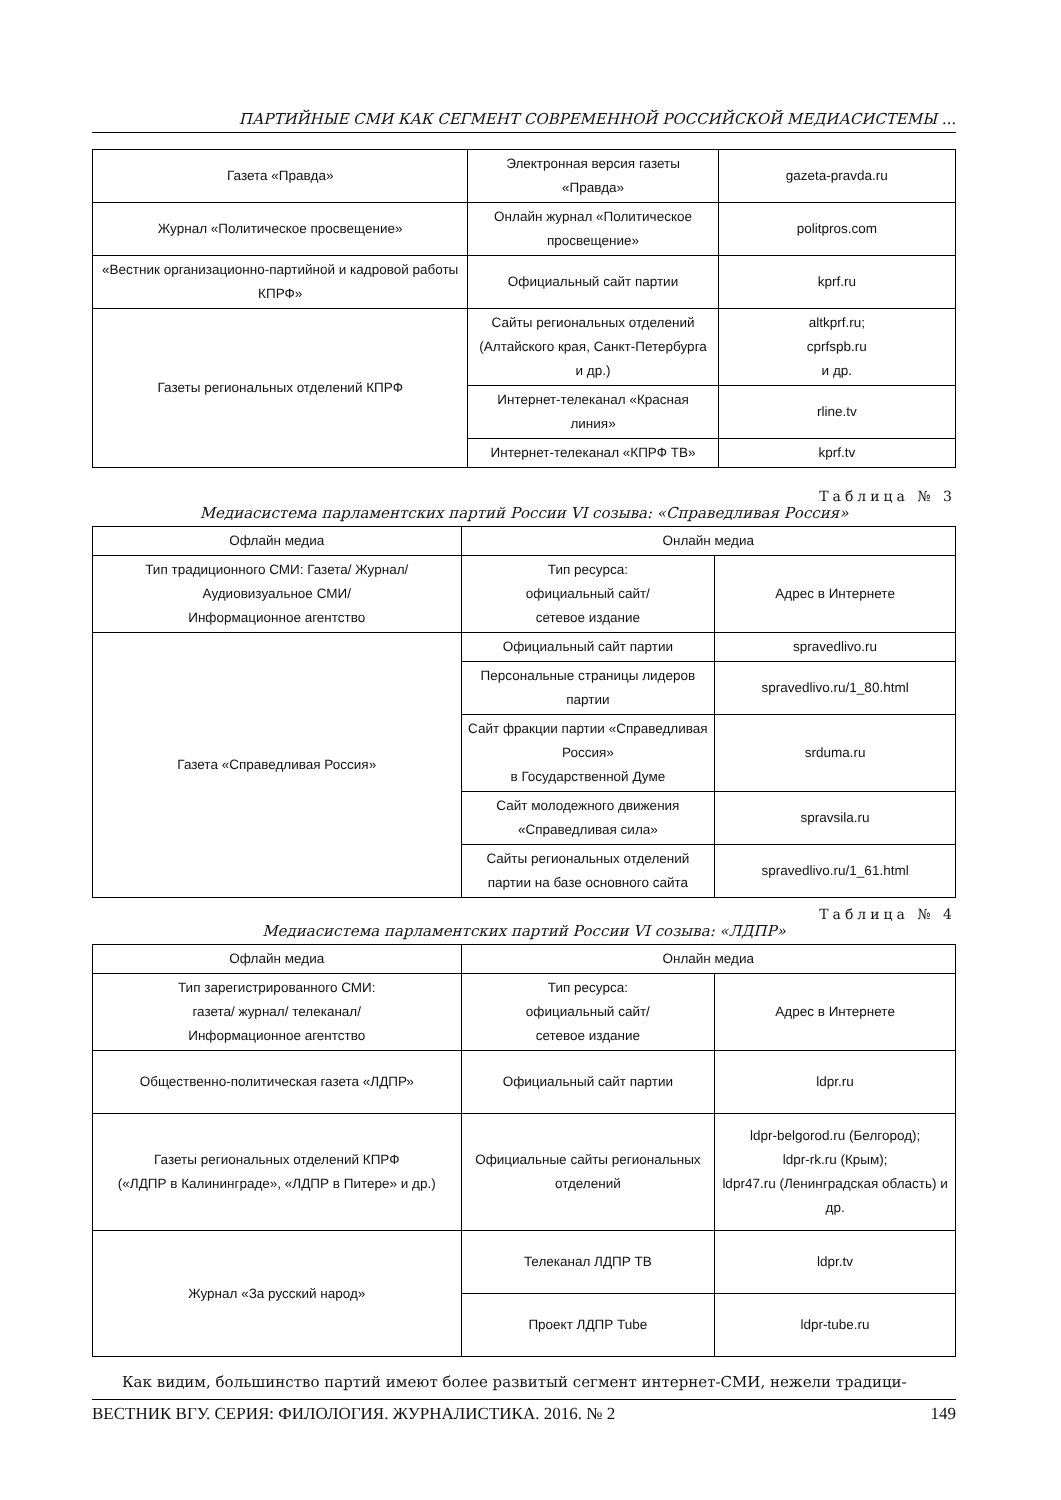ПАРТИЙНЫЕ СМИ КАК СЕГМЕНТ СОВРЕМЕННОЙ РОССИЙСКОЙ МЕДИАСИСТЕМЫ ...
| Газета «Правда» | Электронная версия газеты «Правда» | gazeta-pravda.ru |
| Журнал «Политическое просвещение» | Онлайн журнал «Политическое просвещение» | politpros.com |
| «Вестник организационно-партийной и кадровой работы КПРФ» | Официальный сайт партии | kprf.ru |
| Газеты региональных отделений КПРФ | Сайты региональных отделений (Алтайского края, Санкт-Петербурга и др.) | altkprf.ru; cprfspb.ru и др. |
| | Интернет-телеканал «Красная линия» | rline.tv |
| | Интернет-телеканал «КПРФ ТВ» | kprf.tv |
Таблица № 3
Медиасистема парламентских партий России VI созыва: «Справедливая Россия»
| Офлайн медиа | Онлайн медиа | |
| --- | --- | --- |
| Тип традиционного СМИ: Газета/ Журнал/ Аудиовизуальное СМИ/ Информационное агентство | Тип ресурса: официальный сайт/ сетевое издание | Адрес в Интернете |
| Газета «Справедливая Россия» | Официальный сайт партии | spravedlivo.ru |
| | Персональные страницы лидеров партии | spravedlivo.ru/1_80.html |
| | Сайт фракции партии «Справедливая Россия» в Государственной Думе | srduma.ru |
| | Сайт молодежного движения «Справедливая сила» | spravsila.ru |
| | Сайты региональных отделений партии на базе основного сайта | spravedlivo.ru/1_61.html |
Таблица № 4
Медиасистема парламентских партий России VI созыва: «ЛДПР»
| Офлайн медиа | Онлайн медиа | |
| --- | --- | --- |
| Тип зарегистрированного СМИ: газета/ журнал/ телеканал/ Информационное агентство | Тип ресурса: официальный сайт/ сетевое издание | Адрес в Интернете |
| Общественно-политическая газета «ЛДПР» | Официальный сайт партии | ldpr.ru |
| Газеты региональных отделений КПРФ («ЛДПР в Калининграде», «ЛДПР в Питере» и др.) | Официальные сайты региональных отделений | ldpr-belgorod.ru (Белгород); ldpr-rk.ru (Крым); ldpr47.ru (Ленинградская область) и др. |
| Журнал «За русский народ» | Телеканал ЛДПР ТВ | ldpr.tv |
| | Проект ЛДПР Tube | ldpr-tube.ru |
Как видим, большинство партий имеют более развитый сегмент интернет-СМИ, нежели традици-
ВЕСТНИК ВГУ. СЕРИЯ: ФИЛОЛОГИЯ. ЖУРНАЛИСТИКА. 2016. № 2 149